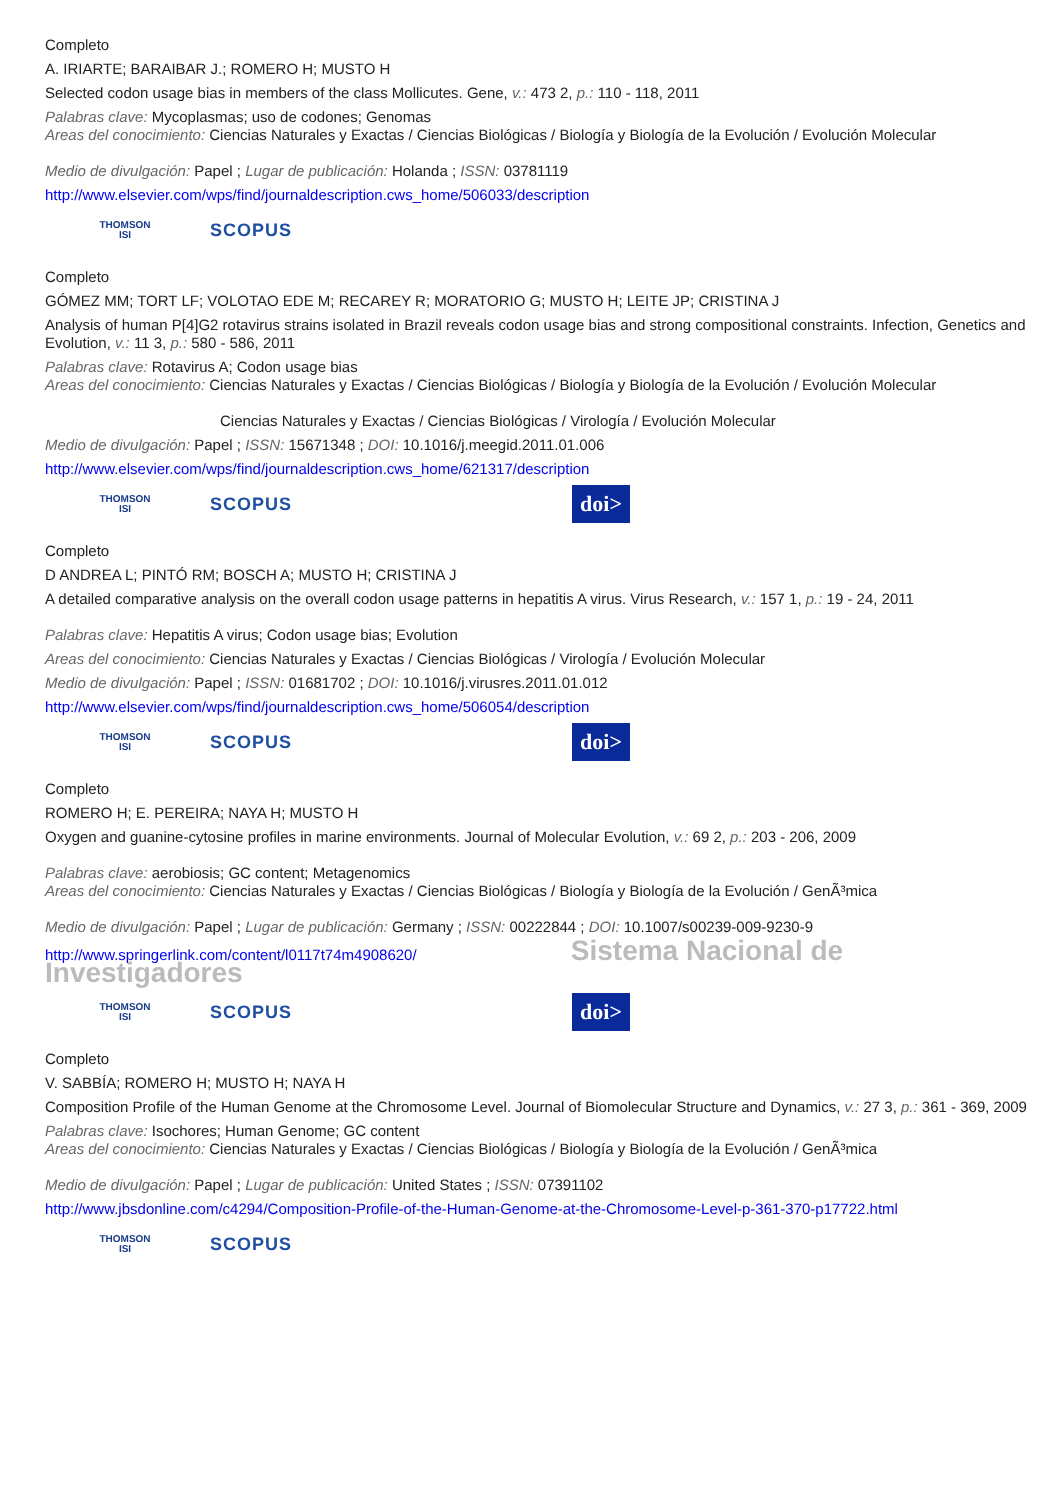Completo
A. IRIARTE; BARAIBAR J.; ROMERO H; MUSTO H
Selected codon usage bias in members of the class Mollicutes. Gene, v.: 473 2, p.: 110 - 118, 2011
Palabras clave: Mycoplasmas; uso de codones; Genomas
Areas del conocimiento: Ciencias Naturales y Exactas / Ciencias Biológicas / Biología y Biología de la Evolución / Evolución Molecular
Medio de divulgación: Papel ; Lugar de publicación: Holanda ; ISSN: 03781119
http://www.elsevier.com/wps/find/journaldescription.cws_home/506033/description
THOMSON
ISI
SCOPUS
Completo
GÓMEZ MM; TORT LF; VOLOTAO EDE M; RECAREY R; MORATORIO G; MUSTO H; LEITE JP; CRISTINA J
Analysis of human P[4]G2 rotavirus strains isolated in Brazil reveals codon usage bias and strong compositional constraints. Infection, Genetics and Evolution, v.: 11 3, p.: 580 - 586, 2011
Palabras clave: Rotavirus A; Codon usage bias
Areas del conocimiento: Ciencias Naturales y Exactas / Ciencias Biológicas / Biología y Biología de la Evolución / Evolución Molecular
Ciencias Naturales y Exactas / Ciencias Biológicas / Virología / Evolución Molecular
Medio de divulgación: Papel ; ISSN: 15671348 ; DOI: 10.1016/j.meegid.2011.01.006
http://www.elsevier.com/wps/find/journaldescription.cws_home/621317/description
THOMSON
ISI
SCOPUS
doi>
Completo
D ANDREA L; PINTÓ RM; BOSCH A; MUSTO H; CRISTINA J
A detailed comparative analysis on the overall codon usage patterns in hepatitis A virus. Virus Research, v.: 157 1, p.: 19 - 24, 2011
Palabras clave: Hepatitis A virus; Codon usage bias; Evolution
Areas del conocimiento: Ciencias Naturales y Exactas / Ciencias Biológicas / Virología / Evolución Molecular
Medio de divulgación: Papel ; ISSN: 01681702 ; DOI: 10.1016/j.virusres.2011.01.012
http://www.elsevier.com/wps/find/journaldescription.cws_home/506054/description
THOMSON
ISI
SCOPUS
doi>
Completo
ROMERO H; E. PEREIRA; NAYA H; MUSTO H
Oxygen and guanine-cytosine profiles in marine environments. Journal of Molecular Evolution, v.: 69 2, p.: 203 - 206, 2009
Palabras clave: aerobiosis; GC content; Metagenomics
Areas del conocimiento: Ciencias Naturales y Exactas / Ciencias Biológicas / Biología y Biología de la Evolución / GenÃ³mica
Medio de divulgación: Papel ; Lugar de publicación: Germany ; ISSN: 00222844 ; DOI: 10.1007/s00239-009-9230-9
http://www.springerlink.com/content/l0117t74m4908620/ Sistema Nacional de Investigadores
THOMSON
ISI
SCOPUS
doi>
Completo
V. SABBÍA; ROMERO H; MUSTO H; NAYA H
Composition Profile of the Human Genome at the Chromosome Level. Journal of Biomolecular Structure and Dynamics, v.: 27 3, p.: 361 - 369, 2009
Palabras clave: Isochores; Human Genome; GC content
Areas del conocimiento: Ciencias Naturales y Exactas / Ciencias Biológicas / Biología y Biología de la Evolución / GenÃ³mica
Medio de divulgación: Papel ; Lugar de publicación: United States ; ISSN: 07391102
http://www.jbsdonline.com/c4294/Composition-Profile-of-the-Human-Genome-at-the-Chromosome-Level-p-361-370-p17722.html
THOMSON
ISI
SCOPUS